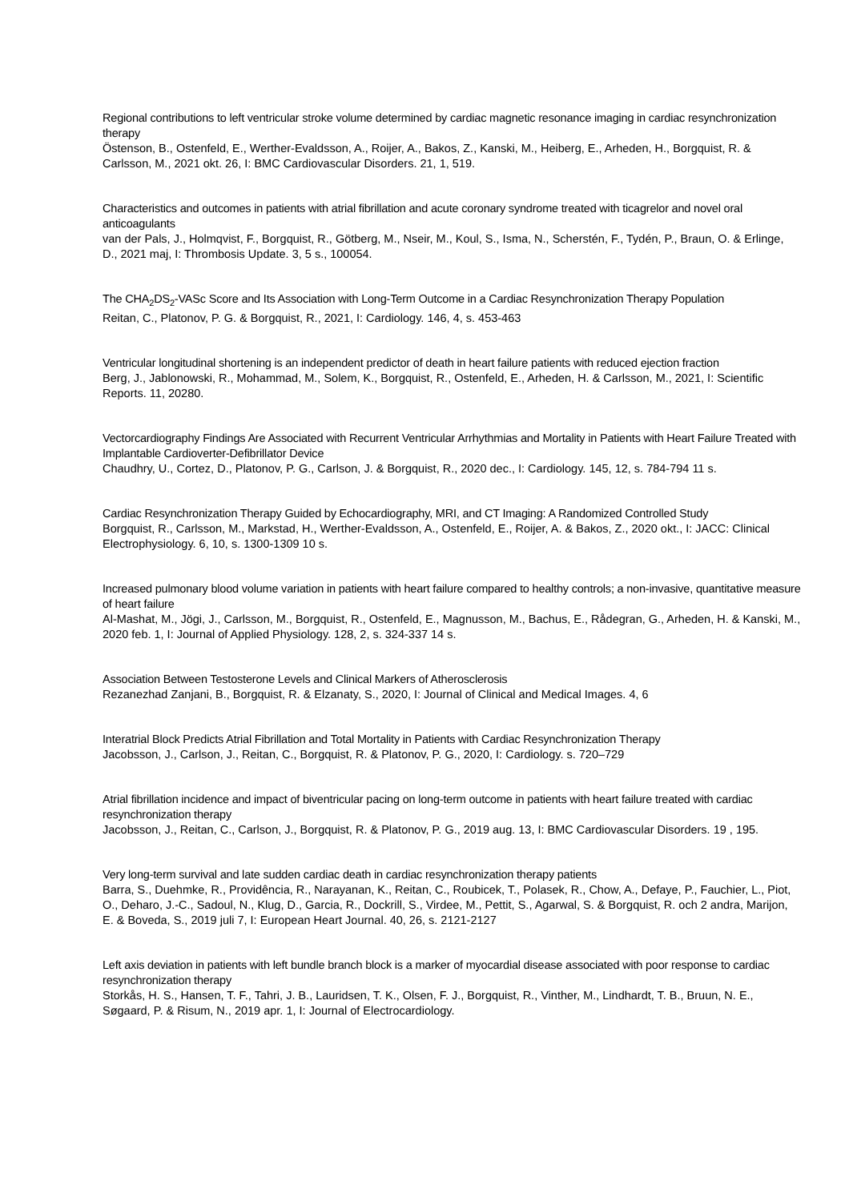Regional contributions to left ventricular stroke volume determined by cardiac magnetic resonance imaging in cardiac resynchronization therapy
Östenson, B., Ostenfeld, E., Werther-Evaldsson, A., Roijer, A., Bakos, Z., Kanski, M., Heiberg, E., Arheden, H., Borgquist, R. & Carlsson, M., 2021 okt. 26, I: BMC Cardiovascular Disorders. 21, 1, 519.
Characteristics and outcomes in patients with atrial fibrillation and acute coronary syndrome treated with ticagrelor and novel oral anticoagulants
van der Pals, J., Holmqvist, F., Borgquist, R., Götberg, M., Nseir, M., Koul, S., Isma, N., Scherstén, F., Tydén, P., Braun, O. & Erlinge, D., 2021 maj, I: Thrombosis Update. 3, 5 s., 100054.
The CHA<sub>2</sub>DS<sub>2</sub>-VASc Score and Its Association with Long-Term Outcome in a Cardiac Resynchronization Therapy Population
Reitan, C., Platonov, P. G. & Borgquist, R., 2021, I: Cardiology. 146, 4, s. 453-463
Ventricular longitudinal shortening is an independent predictor of death in heart failure patients with reduced ejection fraction
Berg, J., Jablonowski, R., Mohammad, M., Solem, K., Borgquist, R., Ostenfeld, E., Arheden, H. & Carlsson, M., 2021, I: Scientific Reports. 11, 20280.
Vectorcardiography Findings Are Associated with Recurrent Ventricular Arrhythmias and Mortality in Patients with Heart Failure Treated with Implantable Cardioverter-Defibrillator Device
Chaudhry, U., Cortez, D., Platonov, P. G., Carlson, J. & Borgquist, R., 2020 dec., I: Cardiology. 145, 12, s. 784-794 11 s.
Cardiac Resynchronization Therapy Guided by Echocardiography, MRI, and CT Imaging: A Randomized Controlled Study
Borgquist, R., Carlsson, M., Markstad, H., Werther-Evaldsson, A., Ostenfeld, E., Roijer, A. & Bakos, Z., 2020 okt., I: JACC: Clinical Electrophysiology. 6, 10, s. 1300-1309 10 s.
Increased pulmonary blood volume variation in patients with heart failure compared to healthy controls; a non-invasive, quantitative measure of heart failure
Al-Mashat, M., Jögi, J., Carlsson, M., Borgquist, R., Ostenfeld, E., Magnusson, M., Bachus, E., Rådegran, G., Arheden, H. & Kanski, M., 2020 feb. 1, I: Journal of Applied Physiology. 128, 2, s. 324-337 14 s.
Association Between Testosterone Levels and Clinical Markers of Atherosclerosis
Rezanezhad Zanjani, B., Borgquist, R. & Elzanaty, S., 2020, I: Journal of Clinical and Medical Images. 4, 6
Interatrial Block Predicts Atrial Fibrillation and Total Mortality in Patients with Cardiac Resynchronization Therapy
Jacobsson, J., Carlson, J., Reitan, C., Borgquist, R. & Platonov, P. G., 2020, I: Cardiology. s. 720–729
Atrial fibrillation incidence and impact of biventricular pacing on long-term outcome in patients with heart failure treated with cardiac resynchronization therapy
Jacobsson, J., Reitan, C., Carlson, J., Borgquist, R. & Platonov, P. G., 2019 aug. 13, I: BMC Cardiovascular Disorders. 19 , 195.
Very long-term survival and late sudden cardiac death in cardiac resynchronization therapy patients
Barra, S., Duehmke, R., Providência, R., Narayanan, K., Reitan, C., Roubicek, T., Polasek, R., Chow, A., Defaye, P., Fauchier, L., Piot, O., Deharo, J.-C., Sadoul, N., Klug, D., Garcia, R., Dockrill, S., Virdee, M., Pettit, S., Agarwal, S. & Borgquist, R. och 2 andra, Marijon, E. & Boveda, S., 2019 juli 7, I: European Heart Journal. 40, 26, s. 2121-2127
Left axis deviation in patients with left bundle branch block is a marker of myocardial disease associated with poor response to cardiac resynchronization therapy
Storkås, H. S., Hansen, T. F., Tahri, J. B., Lauridsen, T. K., Olsen, F. J., Borgquist, R., Vinther, M., Lindhardt, T. B., Bruun, N. E., Søgaard, P. & Risum, N., 2019 apr. 1, I: Journal of Electrocardiology.